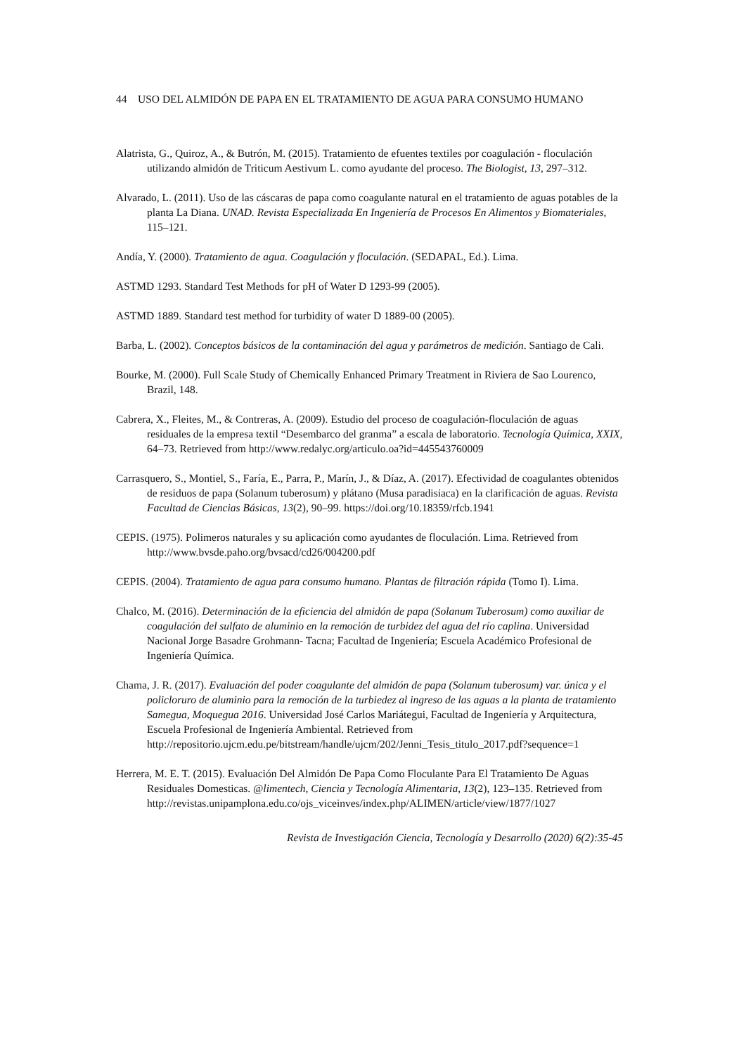44 USO DEL ALMIDÓN DE PAPA EN EL TRATAMIENTO DE AGUA PARA CONSUMO HUMANO
Alatrista, G., Quiroz, A., & Butrón, M. (2015). Tratamiento de efuentes textiles por coagulación - floculación utilizando almidón de Triticum Aestivum L. como ayudante del proceso. The Biologist, 13, 297–312.
Alvarado, L. (2011). Uso de las cáscaras de papa como coagulante natural en el tratamiento de aguas potables de la planta La Diana. UNAD. Revista Especializada En Ingeniería de Procesos En Alimentos y Biomateriales, 115–121.
Andía, Y. (2000). Tratamiento de agua. Coagulación y floculación. (SEDAPAL, Ed.). Lima.
ASTMD 1293. Standard Test Methods for pH of Water D 1293-99 (2005).
ASTMD 1889. Standard test method for turbidity of water D 1889-00 (2005).
Barba, L. (2002). Conceptos básicos de la contaminación del agua y parámetros de medición. Santiago de Cali.
Bourke, M. (2000). Full Scale Study of Chemically Enhanced Primary Treatment in Riviera de Sao Lourenco, Brazil, 148.
Cabrera, X., Fleites, M., & Contreras, A. (2009). Estudio del proceso de coagulación-floculación de aguas residuales de la empresa textil “Desembarco del granma” a escala de laboratorio. Tecnología Química, XXIX, 64–73. Retrieved from http://www.redalyc.org/articulo.oa?id=445543760009
Carrasquero, S., Montiel, S., Faría, E., Parra, P., Marín, J., & Díaz, A. (2017). Efectividad de coagulantes obtenidos de residuos de papa (Solanum tuberosum) y plátano (Musa paradisiaca) en la clarificación de aguas. Revista Facultad de Ciencias Básicas, 13(2), 90–99. https://doi.org/10.18359/rfcb.1941
CEPIS. (1975). Polimeros naturales y su aplicación como ayudantes de floculación. Lima. Retrieved from http://www.bvsde.paho.org/bvsacd/cd26/004200.pdf
CEPIS. (2004). Tratamiento de agua para consumo humano. Plantas de filtración rápida (Tomo I). Lima.
Chalco, M. (2016). Determinación de la eficiencia del almidón de papa (Solanum Tuberosum) como auxiliar de coagulación del sulfato de aluminio en la remoción de turbidez del agua del río caplina. Universidad Nacional Jorge Basadre Grohmann- Tacna; Facultad de Ingeniería; Escuela Académico Profesional de Ingeniería Química.
Chama, J. R. (2017). Evaluación del poder coagulante del almidón de papa (Solanum tuberosum) var. única y el policloruro de aluminio para la remoción de la turbiedez al ingreso de las aguas a la planta de tratamiento Samegua, Moquegua 2016. Universidad José Carlos Mariátegui, Facultad de Ingeniería y Arquitectura, Escuela Profesional de Ingeniería Ambiental. Retrieved from http://repositorio.ujcm.edu.pe/bitstream/handle/ujcm/202/Jenni_Tesis_titulo_2017.pdf?sequence=1
Herrera, M. E. T. (2015). Evaluación Del Almidón De Papa Como Floculante Para El Tratamiento De Aguas Residuales Domesticas. @limentech, Ciencia y Tecnología Alimentaria, 13(2), 123–135. Retrieved from http://revistas.unipamplona.edu.co/ojs_viceinves/index.php/ALIMEN/article/view/1877/1027
Revista de Investigación Ciencia, Tecnología y Desarrollo (2020) 6(2):35-45